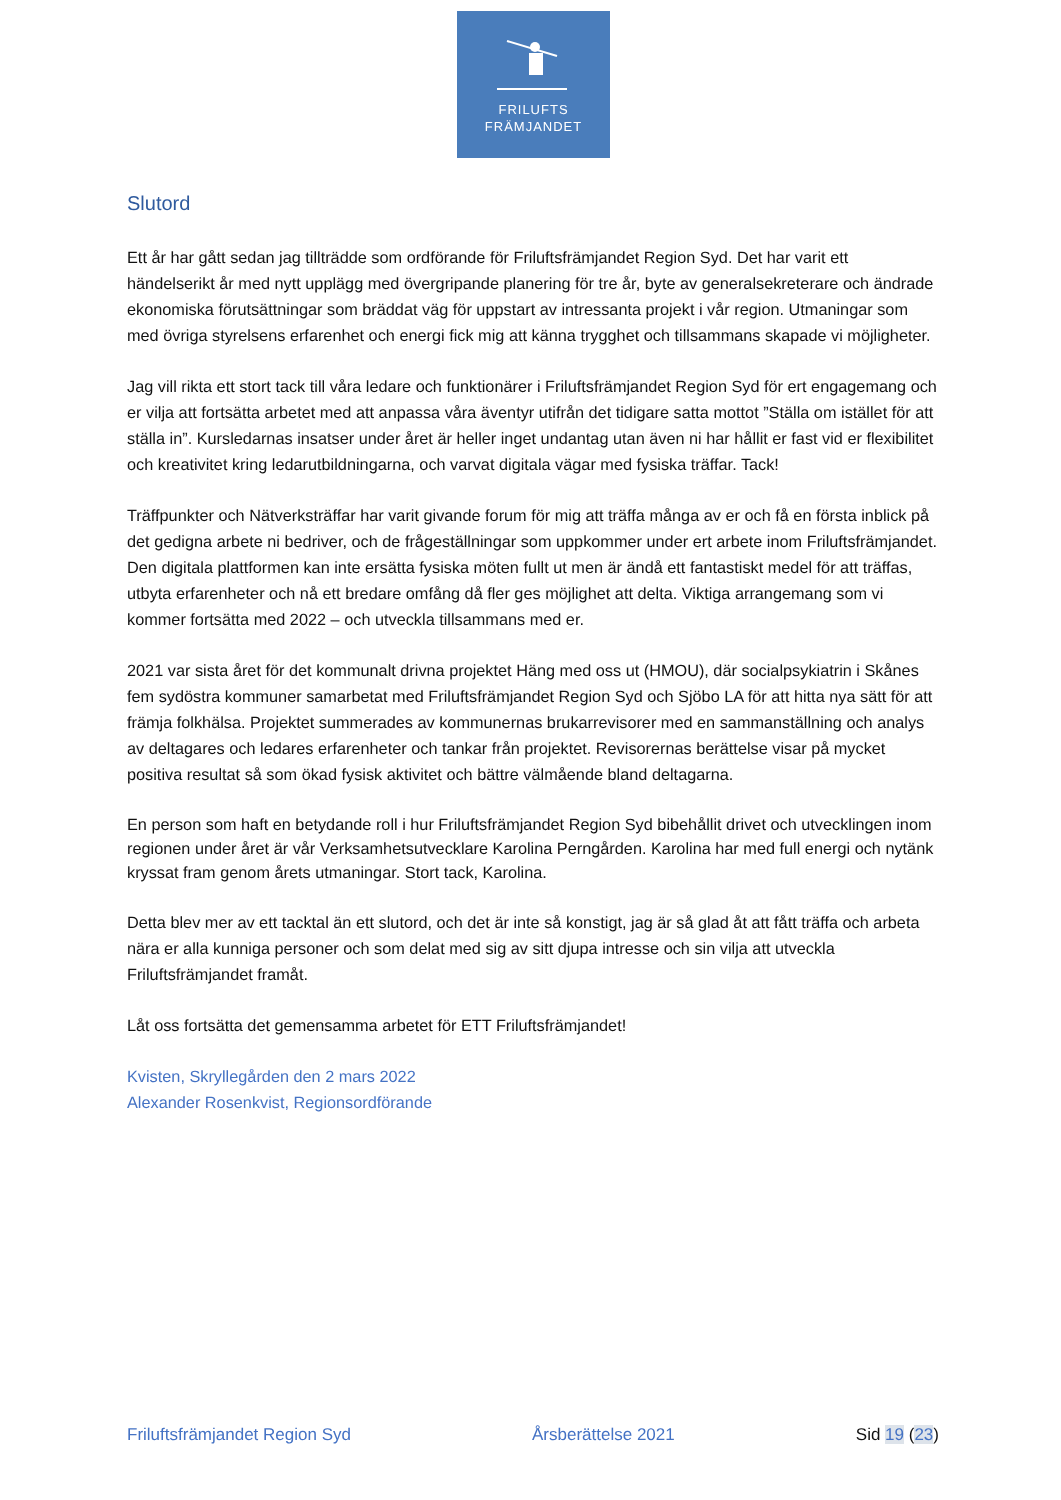FRILUFTS
FRÄMJANDET
Slutord
Ett år har gått sedan jag tillträdde som ordförande för Friluftsfrämjandet Region Syd. Det har varit ett händelserikt år med nytt upplägg med övergripande planering för tre år, byte av generalsekreterare och ändrade ekonomiska förutsättningar som bräddat väg för uppstart av intressanta projekt i vår region. Utmaningar som med övriga styrelsens erfarenhet och energi fick mig att känna trygghet och tillsammans skapade vi möjligheter.
Jag vill rikta ett stort tack till våra ledare och funktionärer i Friluftsfrämjandet Region Syd för ert engagemang och er vilja att fortsätta arbetet med att anpassa våra äventyr utifrån det tidigare satta mottot ”Ställa om istället för att ställa in”. Kursledarnas insatser under året är heller inget undantag utan även ni har hållit er fast vid er flexibilitet och kreativitet kring ledarutbildningarna, och varvat digitala vägar med fysiska träffar. Tack!
Träffpunkter och Nätverksträffar har varit givande forum för mig att träffa många av er och få en första inblick på det gedigna arbete ni bedriver, och de frågeställningar som uppkommer under ert arbete inom Friluftsfrämjandet. Den digitala plattformen kan inte ersätta fysiska möten fullt ut men är ändå ett fantastiskt medel för att träffas, utbyta erfarenheter och nå ett bredare omfång då fler ges möjlighet att delta. Viktiga arrangemang som vi kommer fortsätta med 2022 – och utveckla tillsammans med er.
2021 var sista året för det kommunalt drivna projektet Häng med oss ut (HMOU), där socialpsykiatrin i Skånes fem sydöstra kommuner samarbetat med Friluftsfrämjandet Region Syd och Sjöbo LA för att hitta nya sätt för att främja folkhälsa. Projektet summerades av kommunernas brukarrevisorer med en sammanställning och analys av deltagares och ledares erfarenheter och tankar från projektet. Revisorernas berättelse visar på mycket positiva resultat så som ökad fysisk aktivitet och bättre välmående bland deltagarna.
En person som haft en betydande roll i hur Friluftsfrämjandet Region Syd bibehållit drivet och utvecklingen inom regionen under året är vår Verksamhetsutvecklare Karolina Perngården. Karolina har med full energi och nytänk kryssat fram genom årets utmaningar. Stort tack, Karolina.
Detta blev mer av ett tacktal än ett slutord, och det är inte så konstigt, jag är så glad åt att fått träffa och arbeta nära er alla kunniga personer och som delat med sig av sitt djupa intresse och sin vilja att utveckla Friluftsfrämjandet framåt.
Låt oss fortsätta det gemensamma arbetet för ETT Friluftsfrämjandet!
Kvisten, Skryllegården den 2 mars 2022
Alexander Rosenkvist, Regionsordförande
Friluftsfrämjandet Region Syd Årsberättelse 2021 Sid 19 (23)